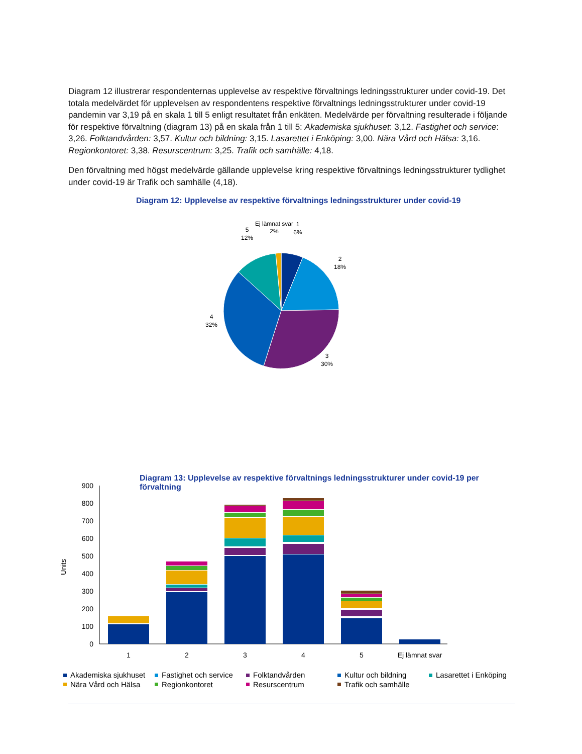Diagram 12 illustrerar respondenternas upplevelse av respektive förvaltnings ledningsstrukturer under covid-19. Det totala medelvärdet för upplevelsen av respondentens respektive förvaltnings ledningsstrukturer under covid-19 pandemin var 3,19 på en skala 1 till 5 enligt resultatet från enkäten. Medelvärde per förvaltning resulterade i följande för respektive förvaltning (diagram 13) på en skala från 1 till 5: Akademiska sjukhuset: 3,12. Fastighet och service: 3,26. Folktandvården: 3,57. Kultur och bildning: 3,15. Lasarettet i Enköping: 3,00. Nära Vård och Hälsa: 3,16. Regionkontoret: 3,38. Resurscentrum: 3,25. Trafik och samhälle: 4,18.
Den förvaltning med högst medelvärde gällande upplevelse kring respektive förvaltnings ledningsstrukturer tydlighet under covid-19 är Trafik och samhälle (4,18).
Diagram 12: Upplevelse av respektive förvaltnings ledningsstrukturer under covid-19
Ej lämnat svar
2%
1
6%
5
12%
2
18%
4
32%
3
30%
Diagram 13: Upplevelse av respektive förvaltnings ledningsstrukturer under covid-19 per förvaltning
0
100
200
300
400
500
600
700
800
900
Units
1
2
3
4
5
Ej lämnat svar
Akademiska sjukhuset
Fastighet och service
Folktandvården
Kultur och bildning
Lasarettet i Enköping
Nära Vård och Hälsa
Regionkontoret
Resurscentrum
Trafik och samhälle